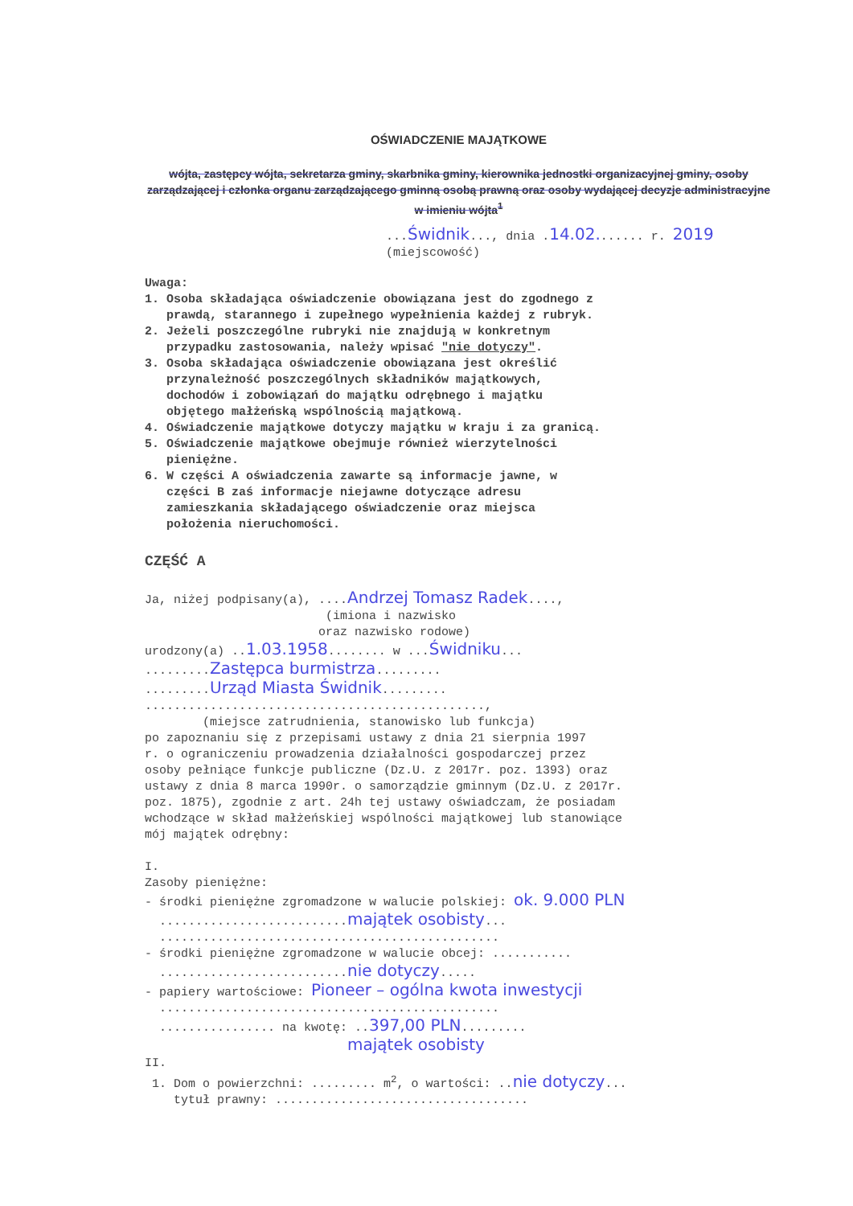OŚWIADCZENIE MAJĄTKOWE
wójta, zastępcy wójta, sekretarza gminy, skarbnika gminy, kierownika jednostki organizacyjnej gminy, osoby zarządzającej i członka organu zarządzającego gminną osobą prawną oraz osoby wydającej decyzje administracyjne w imieniu wójta<sup>1</sup>
...Świdnik..., dnia .14.02....... r. 2019 (miejscowość)
Uwaga: 1. Osoba składająca oświadczenie obowiązana jest do zgodnego z prawdą, starannego i zupełnego wypełnienia każdej z rubryk. 2. Jeżeli poszczególne rubryki nie znajdują w konkretnym przypadku zastosowania, należy wpisać "nie dotyczy". 3. Osoba składająca oświadczenie obowiązana jest określić przynależność poszczególnych składników majątkowych, dochodów i zobowiązań do majątku odrębnego i majątku objętego małżeńską wspólnością majątkową. 4. Oświadczenie majątkowe dotyczy majątku w kraju i za granicą. 5. Oświadczenie majątkowe obejmuje również wierzytelności pieniężne. 6. W części A oświadczenia zawarte są informacje jawne, w części B zaś informacje niejawne dotyczące adresu zamieszkania składającego oświadczenie oraz miejsca położenia nieruchomości.
CZĘŚĆ A
Ja, niżej podpisany(a), ....Andrzej Tomasz Radek...., (imiona i nazwisko oraz nazwisko rodowe) urodzony(a) ..1.03.1958........ w ...Świdniku... .........Zastępca burmistrza......... .........Urząd Miasta Świdnik......... ..............................................., (miejsce zatrudnienia, stanowisko lub funkcja) po zapoznaniu się z przepisami ustawy z dnia 21 sierpnia 1997 r. o ograniczeniu prowadzenia działalności gospodarczej przez osoby pełniące funkcje publiczne (Dz.U. z 2017r. poz. 1393) oraz ustawy z dnia 8 marca 1990r. o samorządzie gminnym (Dz.U. z 2017r. poz. 1875), zgodnie z art. 24h tej ustawy oświadczam, że posiadam wchodzące w skład małżeńskiej wspólności majątkowej lub stanowiące mój majątek odrębny: I. Zasoby pieniężne: - środki pieniężne zgromadzone w walucie polskiej: ok. 9.000 PLN ..........................majątek osobisty... ............................................... - środki pieniężne zgromadzone w walucie obcej: ........... ..........................nie dotyczy..... - papiery wartościowe: Pioneer – ogólna kwota inwestycji ............................................... ................ na kwotę: ..397,00 PLN......... majątek osobisty II. 1. Dom o powierzchni: ......... m<sup>2</sup>, o wartości: ..nie dotyczy... tytuł prawny: ...................................